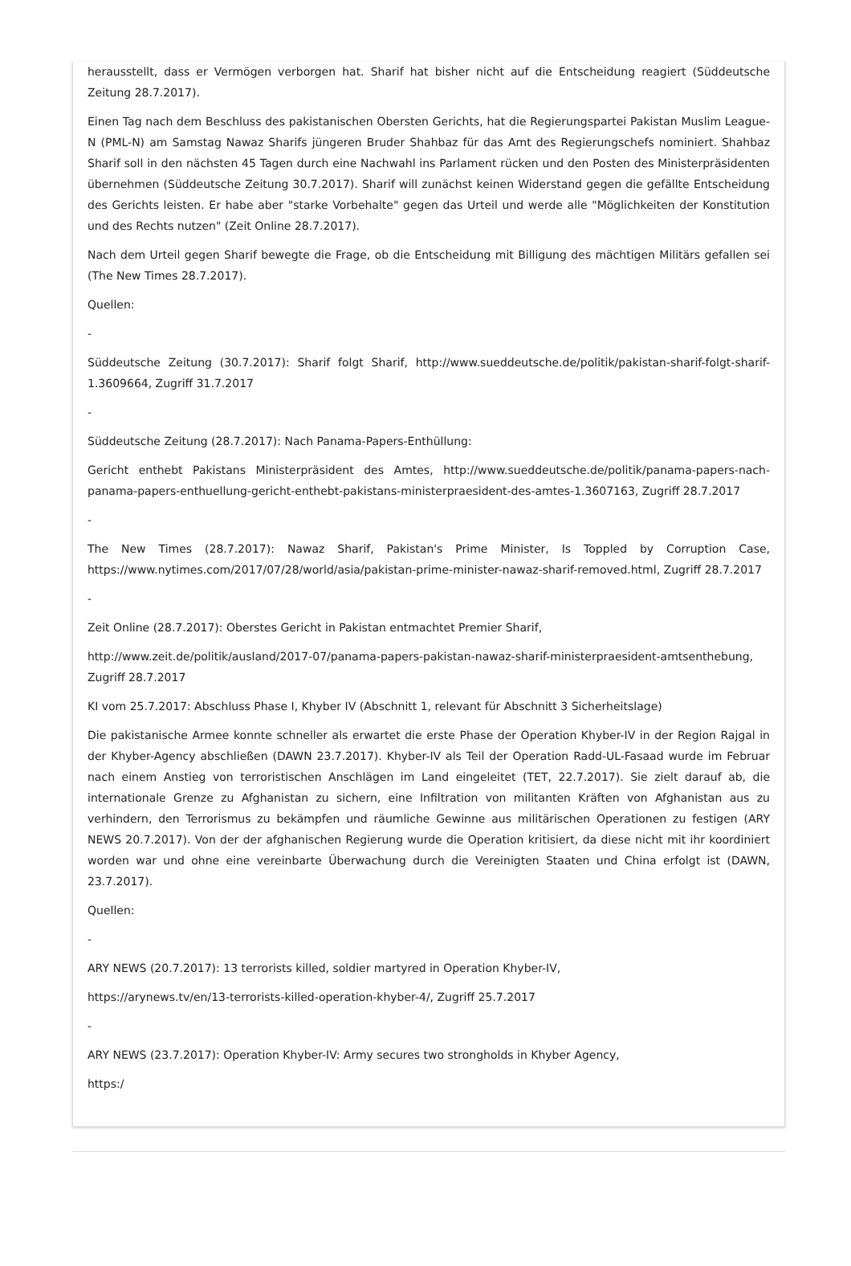herausstellt, dass er Vermögen verborgen hat. Sharif hat bisher nicht auf die Entscheidung reagiert (Süddeutsche Zeitung 28.7.2017).
Einen Tag nach dem Beschluss des pakistanischen Obersten Gerichts, hat die Regierungspartei Pakistan Muslim League-N (PML-N) am Samstag Nawaz Sharifs jüngeren Bruder Shahbaz für das Amt des Regierungschefs nominiert. Shahbaz Sharif soll in den nächsten 45 Tagen durch eine Nachwahl ins Parlament rücken und den Posten des Ministerpräsidenten übernehmen (Süddeutsche Zeitung 30.7.2017). Sharif will zunächst keinen Widerstand gegen die gefällte Entscheidung des Gerichts leisten. Er habe aber "starke Vorbehalte" gegen das Urteil und werde alle "Möglichkeiten der Konstitution und des Rechts nutzen" (Zeit Online 28.7.2017).
Nach dem Urteil gegen Sharif bewegte die Frage, ob die Entscheidung mit Billigung des mächtigen Militärs gefallen sei (The New Times 28.7.2017).
Quellen:
-
Süddeutsche Zeitung (30.7.2017): Sharif folgt Sharif, http://www.sueddeutsche.de/politik/pakistan-sharif-folgt-sharif-1.3609664, Zugriff 31.7.2017
-
Süddeutsche Zeitung (28.7.2017): Nach Panama-Papers-Enthüllung:
Gericht enthebt Pakistans Ministerpräsident des Amtes, http://www.sueddeutsche.de/politik/panama-papers-nach-panama-papers-enthuellung-gericht-enthebt-pakistans-ministerpraesident-des-amtes-1.3607163, Zugriff 28.7.2017
-
The New Times (28.7.2017): Nawaz Sharif, Pakistan's Prime Minister, Is Toppled by Corruption Case, https://www.nytimes.com/2017/07/28/world/asia/pakistan-prime-minister-nawaz-sharif-removed.html, Zugriff 28.7.2017
-
Zeit Online (28.7.2017): Oberstes Gericht in Pakistan entmachtet Premier Sharif,
http://www.zeit.de/politik/ausland/2017-07/panama-papers-pakistan-nawaz-sharif-ministerpraesident-amtsenthebung, Zugriff 28.7.2017
KI vom 25.7.2017: Abschluss Phase I, Khyber IV (Abschnitt 1, relevant für Abschnitt 3 Sicherheitslage)
Die pakistanische Armee konnte schneller als erwartet die erste Phase der Operation Khyber-IV in der Region Rajgal in der Khyber-Agency abschließen (DAWN 23.7.2017). Khyber-IV als Teil der Operation Radd-UL-Fasaad wurde im Februar nach einem Anstieg von terroristischen Anschlägen im Land eingeleitet (TET, 22.7.2017). Sie zielt darauf ab, die internationale Grenze zu Afghanistan zu sichern, eine Infiltration von militanten Kräften von Afghanistan aus zu verhindern, den Terrorismus zu bekämpfen und räumliche Gewinne aus militärischen Operationen zu festigen (ARY NEWS 20.7.2017). Von der der afghanischen Regierung wurde die Operation kritisiert, da diese nicht mit ihr koordiniert worden war und ohne eine vereinbarte Überwachung durch die Vereinigten Staaten und China erfolgt ist (DAWN, 23.7.2017).
Quellen:
-
ARY NEWS (20.7.2017): 13 terrorists killed, soldier martyred in Operation Khyber-IV,
https://arynews.tv/en/13-terrorists-killed-operation-khyber-4/, Zugriff 25.7.2017
-
ARY NEWS (23.7.2017): Operation Khyber-IV: Army secures two strongholds in Khyber Agency,
https:/